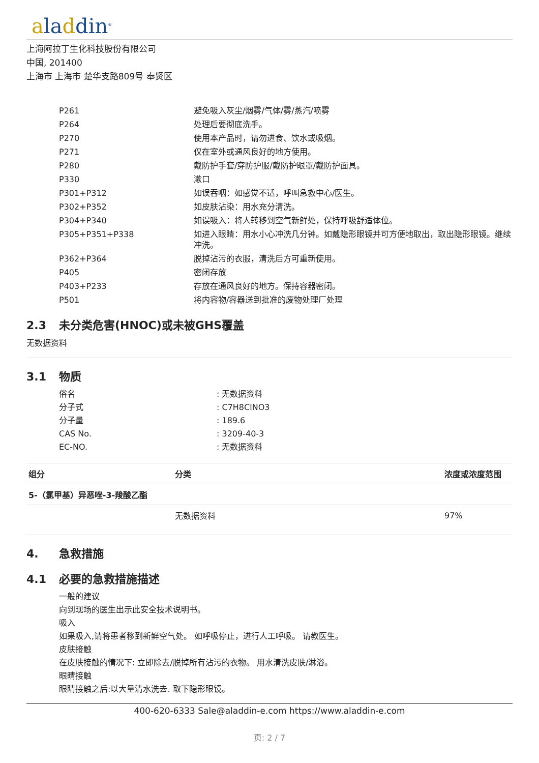aladdin<sup>®</sup>
上海阿拉丁生化科技股份有限公司
中国, 201400
上海市 上海市 楚华支路809号 奉贤区
| P261 | 避免吸入灰尘/烟雾/气体/雾/蒸汽/喷雾 |
| P264 | 处理后要彻底洗手。 |
| P270 | 使用本产品时，请勿进食、饮水或吸烟。 |
| P271 | 仅在室外或通风良好的地方使用。 |
| P280 | 戴防护手套/穿防护服/戴防护眼罩/戴防护面具。 |
| P330 | 漱口 |
| P301+P312 | 如误吞咽：如感觉不适，呼叫急救中心/医生。 |
| P302+P352 | 如皮肤沾染：用水充分清洗。 |
| P304+P340 | 如误吸入：将人转移到空气新鲜处，保持呼吸舒适体位。 |
| P305+P351+P338 | 如进入眼睛：用水小心冲洗几分钟。如戴隐形眼镜并可方便地取出，取出隐形眼镜。继续冲洗。 |
| P362+P364 | 脱掉沾污的衣服，清洗后方可重新使用。 |
| P405 | 密闭存放 |
| P403+P233 | 存放在通风良好的地方。保持容器密闭。 |
| P501 | 将内容物/容器送到批准的废物处理厂处理 |
2.3 未分类危害(HNOC)或未被GHS覆盖
无数据资料
3.1 物质
俗名: 无数据资料
分子式: C7H8ClNO3
分子量: 189.6
CAS No.: 3209-40-3
EC-NO.: 无数据资料
| 组分 | 分类 | 浓度或浓度范围 |
| --- | --- | --- |
| 5-（氯甲基）异恶唑-3-羧酸乙酯 | | |
| | 无数据资料 | 97% |
4. 急救措施
4.1 必要的急救措施描述
一般的建议
向到现场的医生出示此安全技术说明书。
吸入
如果吸入,请将患者移到新鲜空气处。 如呼吸停止，进行人工呼吸。 请教医生。
皮肤接触
在皮肤接触的情况下: 立即除去/脱掉所有沾污的衣物。 用水清洗皮肤/淋浴。
眼睛接触
眼睛接触之后:以大量清水洗去. 取下隐形眼镜。
400-620-6333 Sale@aladdin-e.com https://www.aladdin-e.com
页: 2 / 7